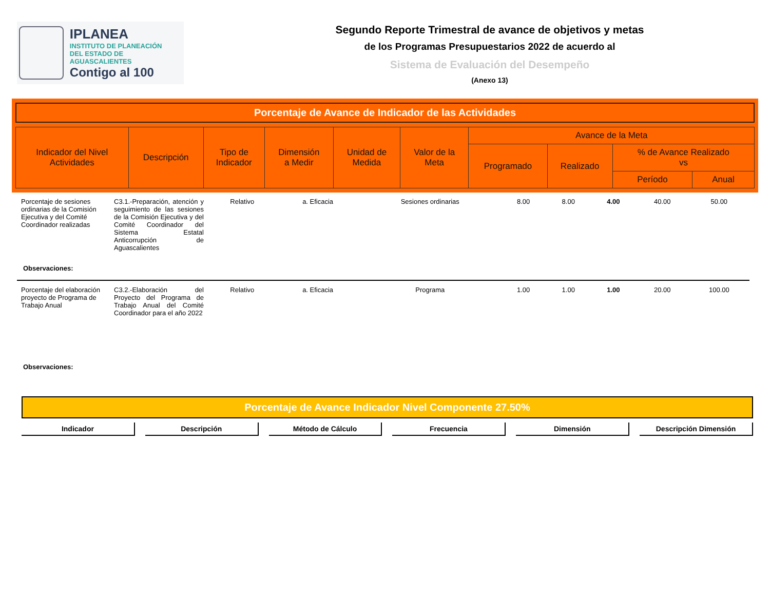IPLANEA
INSTITUTO DE PLANEACIÓN
DEL ESTADO DE AGUASCALIENTES
Contigo al 100
Segundo Reporte Trimestral de avance de objetivos y metas
de los Programas Presupuestarios 2022 de acuerdo al
Sistema de Evaluación del Desempeño
(Anexo 13)
Porcentaje de Avance de Indicador de las Actividades
| Indicador del Nivel Actividades | Descripción | Tipo de Indicador | Dimensión a Medir | Unidad de Medida | Valor de la Meta | Avance de la Meta | | | |
| --- | --- | --- | --- | --- | --- | --- | --- | --- | --- |
| | | | | | | Programado | Realizado | % de Avance Realizado vs | |
| | | | | | | | | Período | Anual |
| Porcentaje de sesiones ordinarias de la Comisión Ejecutiva y del Comité Coordinador realizadas | C3.1.-Preparación, atención y seguimiento de las sesiones de la Comisión Ejecutiva y del Comité Coordinador del Sistema Estatal Anticorrupción de Aguascalientes | Relativo | a. Eficacia | Sesiones ordinarias | 8.00 | 8.00 | 4.00 | 40.00 | 50.00 |
| Observaciones: | | | | | | | | | |
| Porcentaje del elaboración proyecto de Programa de Trabajo Anual | C3.2.-Elaboración del Proyecto del Programa de Trabajo Anual del Comité Coordinador para el año 2022 | Relativo | a. Eficacia | Programa | 1.00 | 1.00 | 1.00 | 20.00 | 100.00 |
| Observaciones: | | | | | | | | | |
Porcentaje de Avance Indicador Nivel Componente 27.50%
Indicador Descripción Método de Cálculo Frecuencia Dimensión Descripción Dimensión